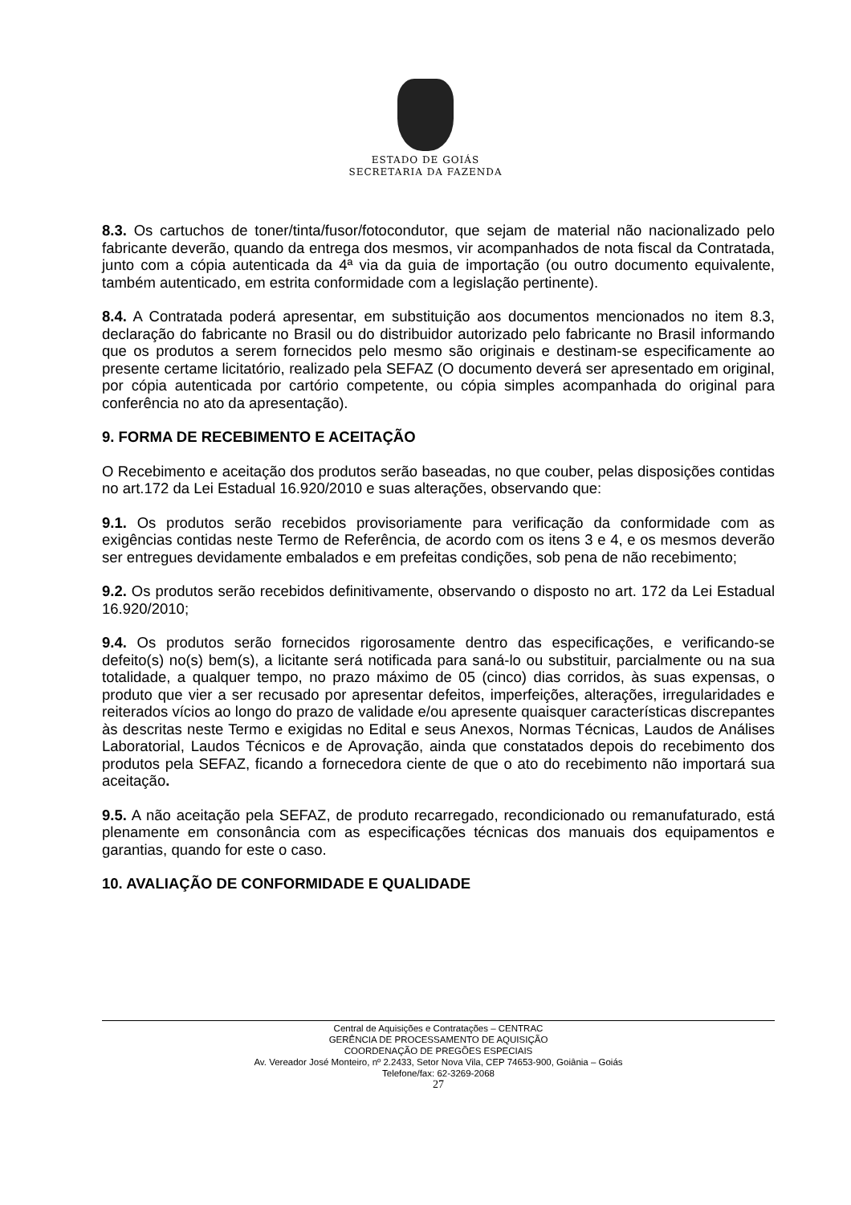ESTADO DE GOIÁS
SECRETARIA DA FAZENDA
8.3. Os cartuchos de toner/tinta/fusor/fotocondutor, que sejam de material não nacionalizado pelo fabricante deverão, quando da entrega dos mesmos, vir acompanhados de nota fiscal da Contratada, junto com a cópia autenticada da 4ª via da guia de importação (ou outro documento equivalente, também autenticado, em estrita conformidade com a legislação pertinente).
8.4. A Contratada poderá apresentar, em substituição aos documentos mencionados no item 8.3, declaração do fabricante no Brasil ou do distribuidor autorizado pelo fabricante no Brasil informando que os produtos a serem fornecidos pelo mesmo são originais e destinam-se especificamente ao presente certame licitatório, realizado pela SEFAZ (O documento deverá ser apresentado em original, por cópia autenticada por cartório competente, ou cópia simples acompanhada do original para conferência no ato da apresentação).
9. FORMA DE RECEBIMENTO E ACEITAÇÃO
O Recebimento e aceitação dos produtos serão baseadas, no que couber, pelas disposições contidas no art.172 da Lei Estadual 16.920/2010 e suas alterações, observando que:
9.1. Os produtos serão recebidos provisoriamente para verificação da conformidade com as exigências contidas neste Termo de Referência, de acordo com os itens 3 e 4, e os mesmos deverão ser entregues devidamente embalados e em prefeitas condições, sob pena de não recebimento;
9.2. Os produtos serão recebidos definitivamente, observando o disposto no art. 172 da Lei Estadual 16.920/2010;
9.4. Os produtos serão fornecidos rigorosamente dentro das especificações, e verificando-se defeito(s) no(s) bem(s), a licitante será notificada para saná-lo ou substituir, parcialmente ou na sua totalidade, a qualquer tempo, no prazo máximo de 05 (cinco) dias corridos, às suas expensas, o produto que vier a ser recusado por apresentar defeitos, imperfeições, alterações, irregularidades e reiterados vícios ao longo do prazo de validade e/ou apresente quaisquer características discrepantes às descritas neste Termo e exigidas no Edital e seus Anexos, Normas Técnicas, Laudos de Análises Laboratorial, Laudos Técnicos e de Aprovação, ainda que constatados depois do recebimento dos produtos pela SEFAZ, ficando a fornecedora ciente de que o ato do recebimento não importará sua aceitação.
9.5. A não aceitação pela SEFAZ, de produto recarregado, recondicionado ou remanufaturado, está plenamente em consonância com as especificações técnicas dos manuais dos equipamentos e garantias, quando for este o caso.
10. AVALIAÇÃO DE CONFORMIDADE E QUALIDADE
Central de Aquisições e Contratações – CENTRAC
GERÊNCIA DE PROCESSAMENTO DE AQUISIÇÃO
COORDENAÇÃO DE PREGÕES ESPECIAIS
Av. Vereador José Monteiro, nº 2.2433, Setor Nova Vila, CEP 74653-900, Goiânia – Goiás
Telefone/fax: 62-3269-2068
27